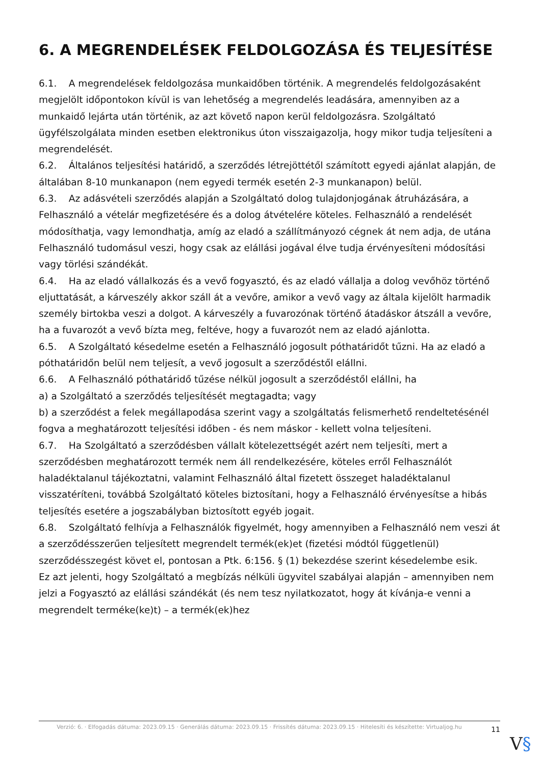6. A MEGRENDELÉSEK FELDOLGOZÁSA ÉS TELJESÍTÉSE
6.1. A megrendelések feldolgozása munkaidőben történik. A megrendelés feldolgozásaként megjelölt időpontokon kívül is van lehetőség a megrendelés leadására, amennyiben az a munkaidő lejárta után történik, az azt követő napon kerül feldolgozásra. Szolgáltató ügyfélszolgálata minden esetben elektronikus úton visszaigazolja, hogy mikor tudja teljesíteni a megrendelését.
6.2. Általános teljesítési határidő, a szerződés létrejöttétől számított egyedi ajánlat alapján, de általában 8-10 munkanapon (nem egyedi termék esetén 2-3 munkanapon) belül.
6.3. Az adásvételi szerződés alapján a Szolgáltató dolog tulajdonjogának átruházására, a Felhasználó a vételár megfizetésére és a dolog átvételére köteles. Felhasználó a rendelését módosíthatja, vagy lemondhatja, amíg az eladó a szállítmányozó cégnek át nem adja, de utána Felhasználó tudomásul veszi, hogy csak az elállási jogával élve tudja érvényesíteni módosítási vagy törlési szándékát.
6.4. Ha az eladó vállalkozás és a vevő fogyasztó, és az eladó vállalja a dolog vevőhöz történő eljuttatását, a kárveszély akkor száll át a vevőre, amikor a vevő vagy az általa kijelölt harmadik személy birtokba veszi a dolgot. A kárveszély a fuvarozónak történő átadáskor átszáll a vevőre, ha a fuvarozót a vevő bízta meg, feltéve, hogy a fuvarozót nem az eladó ajánlotta.
6.5. A Szolgáltató késedelme esetén a Felhasználó jogosult póthatáridőt tűzni. Ha az eladó a póthatáridőn belül nem teljesít, a vevő jogosult a szerződéstől elállni.
6.6. A Felhasználó póthatáridő tűzése nélkül jogosult a szerződéstől elállni, ha
a) a Szolgáltató a szerződés teljesítését megtagadta; vagy
b) a szerződést a felek megállapodása szerint vagy a szolgáltatás felismerhető rendeltetésénél fogva a meghatározott teljesítési időben - és nem máskor - kellett volna teljesíteni.
6.7. Ha Szolgáltató a szerződésben vállalt kötelezettségét azért nem teljesíti, mert a szerződésben meghatározott termék nem áll rendelkezésére, köteles erről Felhasználót haladéktalanul tájékoztatni, valamint Felhasználó által fizetett összeget haladéktalanul visszatéríteni, továbbá Szolgáltató köteles biztosítani, hogy a Felhasználó érvényesítse a hibás teljesítés esetére a jogszabályban biztosított egyéb jogait.
6.8. Szolgáltató felhívja a Felhasználók figyelmét, hogy amennyiben a Felhasználó nem veszi át a szerződésszerűen teljesített megrendelt termék(ek)et (fizetési módtól függetlenül) szerződésszegést követ el, pontosan a Ptk. 6:156. § (1) bekezdése szerint késedelembe esik.
Ez azt jelenti, hogy Szolgáltató a megbízás nélküli ügyvitel szabályai alapján – amennyiben nem jelzi a Fogyasztó az elállási szándékát (és nem tesz nyilatkozatot, hogy át kívánja-e venni a megrendelt terméke(ke)t) – a termék(ek)hez
Verzió: 6. · Elfogadás dátuma: 2023.09.15 · Generálás dátuma: 2023.09.15 · Frissítés dátuma: 2023.09.15 · Hitelesíti és készítette: Virtualjog.hu
11
V§